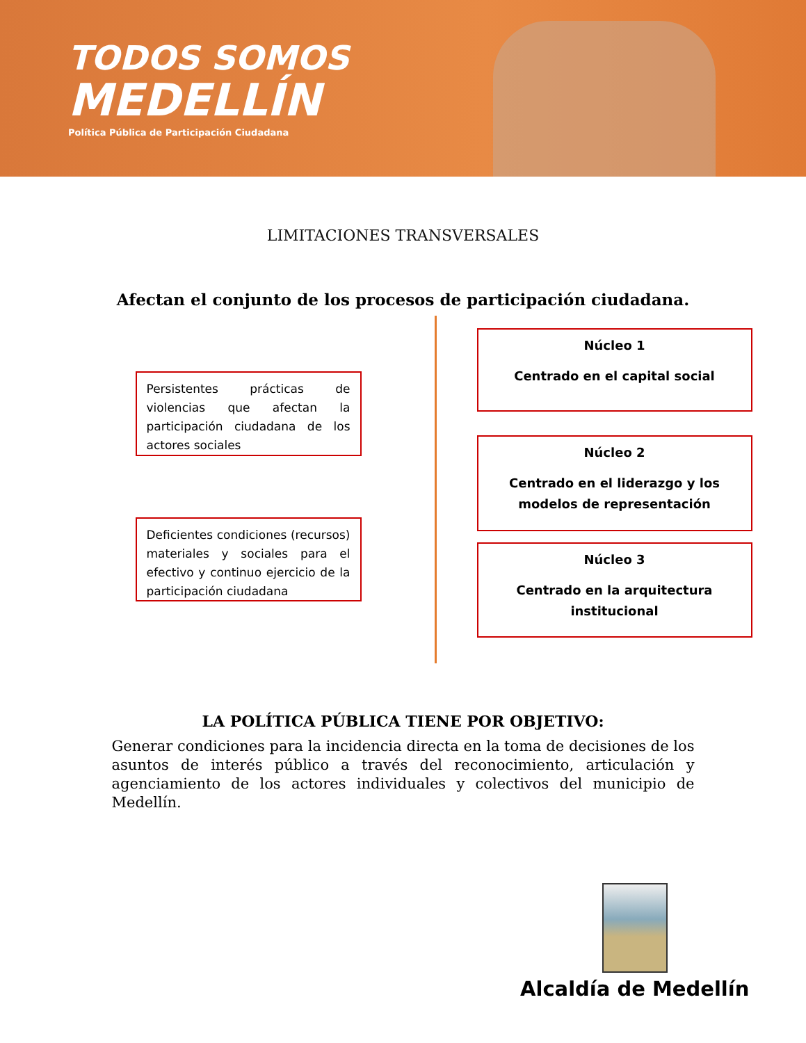TODOS SOMOS
MEDELLÍN
Política Pública de Participación Ciudadana
LIMITACIONES TRANSVERSALES
Afectan el conjunto de los procesos de participación ciudadana.
Persistentes prácticas de violencias que afectan la participación ciudadana de los actores sociales
Deficientes condiciones (recursos) materiales y sociales para el efectivo y continuo ejercicio de la participación ciudadana
Núcleo 1
Centrado en el capital social
Núcleo 2
Centrado en el liderazgo y los modelos de representación
Núcleo 3
Centrado en la arquitectura institucional
LA POLÍTICA PÚBLICA TIENE POR OBJETIVO:
Generar condiciones para la incidencia directa en la toma de decisiones de los asuntos de interés público a través del reconocimiento, articulación y agenciamiento de los actores individuales y colectivos del municipio de Medellín.
Alcaldía de Medellín